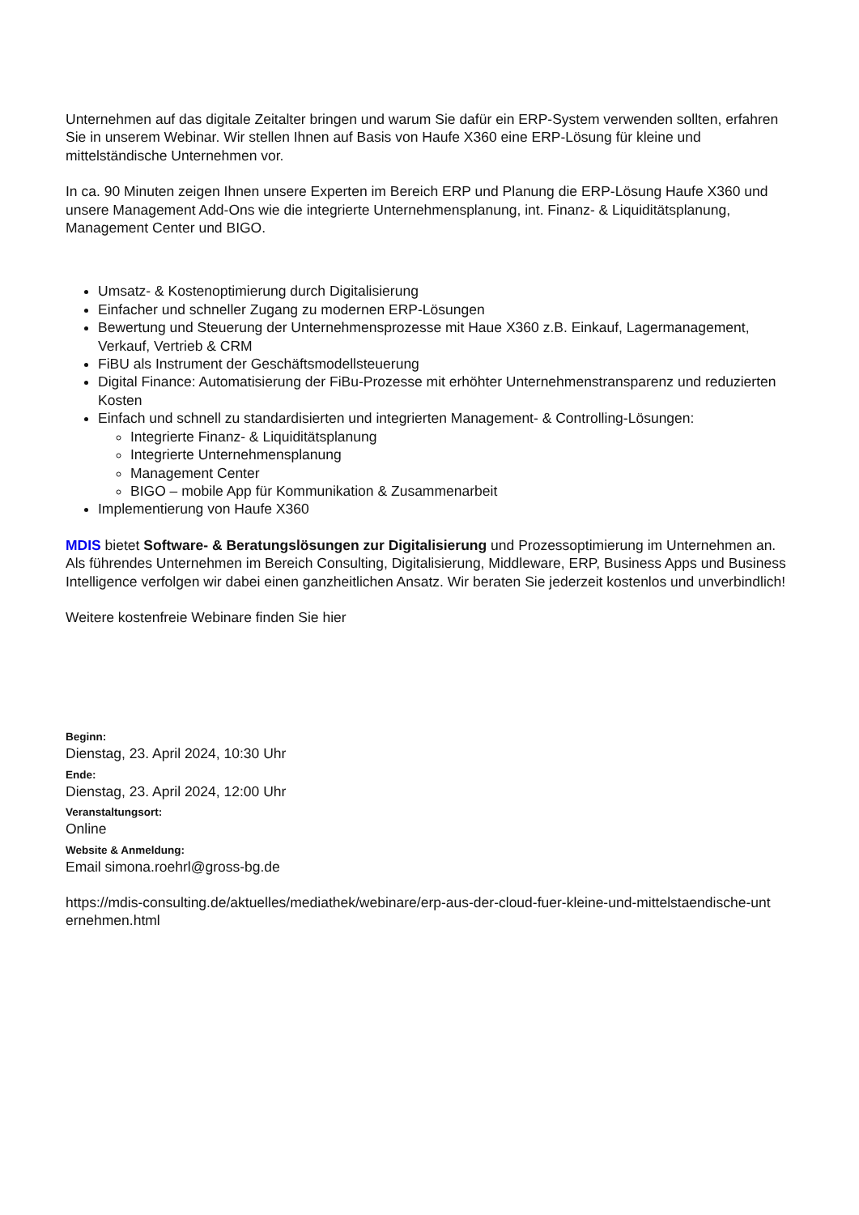Unternehmen auf das digitale Zeitalter bringen und warum Sie dafür ein ERP-System verwenden sollten, erfahren Sie in unserem Webinar. Wir stellen Ihnen auf Basis von Haufe X360 eine ERP-Lösung für kleine und mittelständische Unternehmen vor.
In ca. 90 Minuten zeigen Ihnen unsere Experten im Bereich ERP und Planung die ERP-Lösung Haufe X360 und unsere Management Add-Ons wie die integrierte Unternehmensplanung, int. Finanz- & Liquiditätsplanung, Management Center und BIGO.
Umsatz- & Kostenoptimierung durch Digitalisierung
Einfacher und schneller Zugang zu modernen ERP-Lösungen
Bewertung und Steuerung der Unternehmensprozesse mit Haue X360 z.B. Einkauf, Lagermanagement, Verkauf, Vertrieb & CRM
FiBU als Instrument der Geschäftsmodellsteuerung
Digital Finance: Automatisierung der FiBu-Prozesse mit erhöhter Unternehmenstransparenz und reduzierten Kosten
Einfach und schnell zu standardisierten und integrierten Management- & Controlling-Lösungen:
Integrierte Finanz- & Liquiditätsplanung
Integrierte Unternehmensplanung
Management Center
BIGO – mobile App für Kommunikation & Zusammenarbeit
Implementierung von Haufe X360
MDIS bietet Software- & Beratungslösungen zur Digitalisierung und Prozessoptimierung im Unternehmen an. Als führendes Unternehmen im Bereich Consulting, Digitalisierung, Middleware, ERP, Business Apps und Business Intelligence verfolgen wir dabei einen ganzheitlichen Ansatz. Wir beraten Sie jederzeit kostenlos und unverbindlich!
Weitere kostenfreie Webinare finden Sie hier
Beginn:
Dienstag, 23. April 2024, 10:30 Uhr
Ende:
Dienstag, 23. April 2024, 12:00 Uhr
Veranstaltungsort:
Online
Website & Anmeldung:
Email simona.roehrl@gross-bg.de
https://mdis-consulting.de/aktuelles/mediathek/webinare/erp-aus-der-cloud-fuer-kleine-und-mittelstaendische-unt ernehmen.html